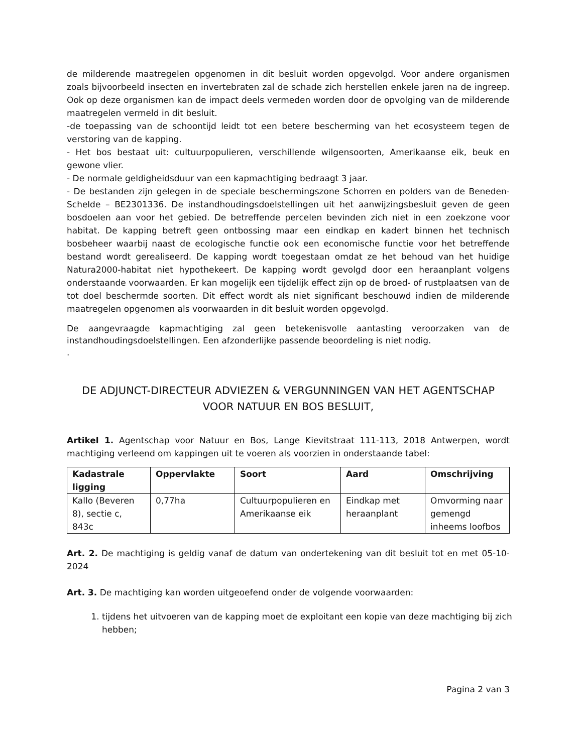de milderende maatregelen opgenomen in dit besluit worden opgevolgd. Voor andere organismen zoals bijvoorbeeld insecten en invertebraten zal de schade zich herstellen enkele jaren na de ingreep. Ook op deze organismen kan de impact deels vermeden worden door de opvolging van de milderende maatregelen vermeld in dit besluit.
-de toepassing van de schoontijd leidt tot een betere bescherming van het ecosysteem tegen de verstoring van de kapping.
- Het bos bestaat uit: cultuurpopulieren, verschillende wilgensoorten, Amerikaanse eik, beuk en gewone vlier.
- De normale geldigheidsduur van een kapmachtiging bedraagt 3 jaar.
- De bestanden zijn gelegen in de speciale beschermingszone Schorren en polders van de Beneden-Schelde – BE2301336. De instandhoudingsdoelstellingen uit het aanwijzingsbesluit geven de geen bosdoelen aan voor het gebied. De betreffende percelen bevinden zich niet in een zoekzone voor habitat. De kapping betreft geen ontbossing maar een eindkap en kadert binnen het technisch bosbeheer waarbij naast de ecologische functie ook een economische functie voor het betreffende bestand wordt gerealiseerd. De kapping wordt toegestaan omdat ze het behoud van het huidige Natura2000-habitat niet hypothekeert. De kapping wordt gevolgd door een heraanplant volgens onderstaande voorwaarden. Er kan mogelijk een tijdelijk effect zijn op de broed- of rustplaatsen van de tot doel beschermde soorten. Dit effect wordt als niet significant beschouwd indien de milderende maatregelen opgenomen als voorwaarden in dit besluit worden opgevolgd.
De aangevraagde kapmachtiging zal geen betekenisvolle aantasting veroorzaken van de instandhoudingsdoelstellingen. Een afzonderlijke passende beoordeling is niet nodig.
.
DE ADJUNCT-DIRECTEUR ADVIEZEN & VERGUNNINGEN VAN HET AGENTSCHAP VOOR NATUUR EN BOS BESLUIT,
Artikel 1. Agentschap voor Natuur en Bos, Lange Kievitstraat 111-113, 2018 Antwerpen, wordt machtiging verleend om kappingen uit te voeren als voorzien in onderstaande tabel:
| Kadastrale ligging | Oppervlakte | Soort | Aard | Omschrijving |
| --- | --- | --- | --- | --- |
| Kallo (Beveren 8), sectie c, 843c | 0,77ha | Cultuurpopulieren en Amerikaanse eik | Eindkap met heraanplant | Omvorming naar gemengd inheems loofbos |
Art. 2. De machtiging is geldig vanaf de datum van ondertekening van dit besluit tot en met 05-10-2024
Art. 3. De machtiging kan worden uitgeoefend onder de volgende voorwaarden:
1. tijdens het uitvoeren van de kapping moet de exploitant een kopie van deze machtiging bij zich hebben;
Pagina 2 van 3